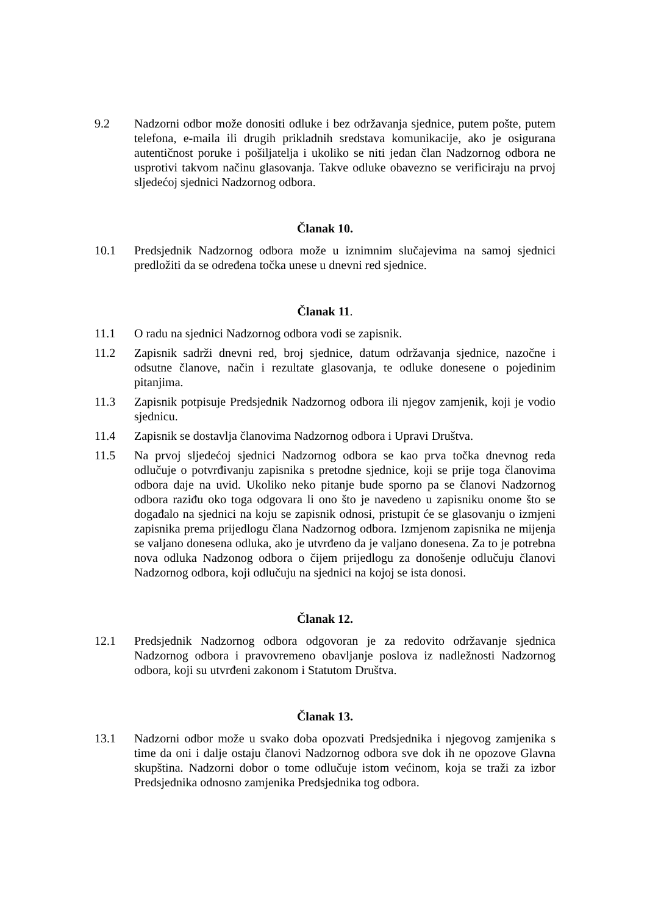9.2 Nadzorni odbor može donositi odluke i bez održavanja sjednice, putem pošte, putem telefona, e-maila ili drugih prikladnih sredstava komunikacije, ako je osigurana autentičnost poruke i pošiljatelja i ukoliko se niti jedan član Nadzornog odbora ne usprotivi takvom načinu glasovanja. Takve odluke obavezno se verificiraju na prvoj sljedećoj sjednici Nadzornog odbora.
Članak 10.
10.1 Predsjednik Nadzornog odbora može u iznimnim slučajevima na samoj sjednici predložiti da se određena točka unese u dnevni red sjednice.
Članak 11.
11.1 O radu na sjednici Nadzornog odbora vodi se zapisnik.
11.2 Zapisnik sadrži dnevni red, broj sjednice, datum održavanja sjednice, nazočne i odsutne članove, način i rezultate glasovanja, te odluke donesene o pojedinim pitanjima.
11.3 Zapisnik potpisuje Predsjednik Nadzornog odbora ili njegov zamjenik, koji je vodio sjednicu.
11.4 Zapisnik se dostavlja članovima Nadzornog odbora i Upravi Društva.
11.5 Na prvoj sljedećoj sjednici Nadzornog odbora se kao prva točka dnevnog reda odlučuje o potvrđivanju zapisnika s pretodne sjednice, koji se prije toga članovima odbora daje na uvid. Ukoliko neko pitanje bude sporno pa se članovi Nadzornog odbora raziđu oko toga odgovara li ono što je navedeno u zapisniku onome što se događalo na sjednici na koju se zapisnik odnosi, pristupit će se glasovanju o izmjeni zapisnika prema prijedlogu člana Nadzornog odbora. Izmjenom zapisnika ne mijenja se valjano donesena odluka, ako je utvrđeno da je valjano donesena. Za to je potrebna nova odluka Nadzonog odbora o čijem prijedlogu za donošenje odlučuju članovi Nadzornog odbora, koji odlučuju na sjednici na kojoj se ista donosi.
Članak 12.
12.1 Predsjednik Nadzornog odbora odgovoran je za redovito održavanje sjednica Nadzornog odbora i pravovremeno obavljanje poslova iz nadležnosti Nadzornog odbora, koji su utvrđeni zakonom i Statutom Društva.
Članak 13.
13.1 Nadzorni odbor može u svako doba opozvati Predsjednika i njegovog zamjenika s time da oni i dalje ostaju članovi Nadzornog odbora sve dok ih ne opozove Glavna skupština. Nadzorni dobor o tome odlučuje istom većinom, koja se traži za izbor Predsjednika odnosno zamjenika Predsjednika tog odbora.